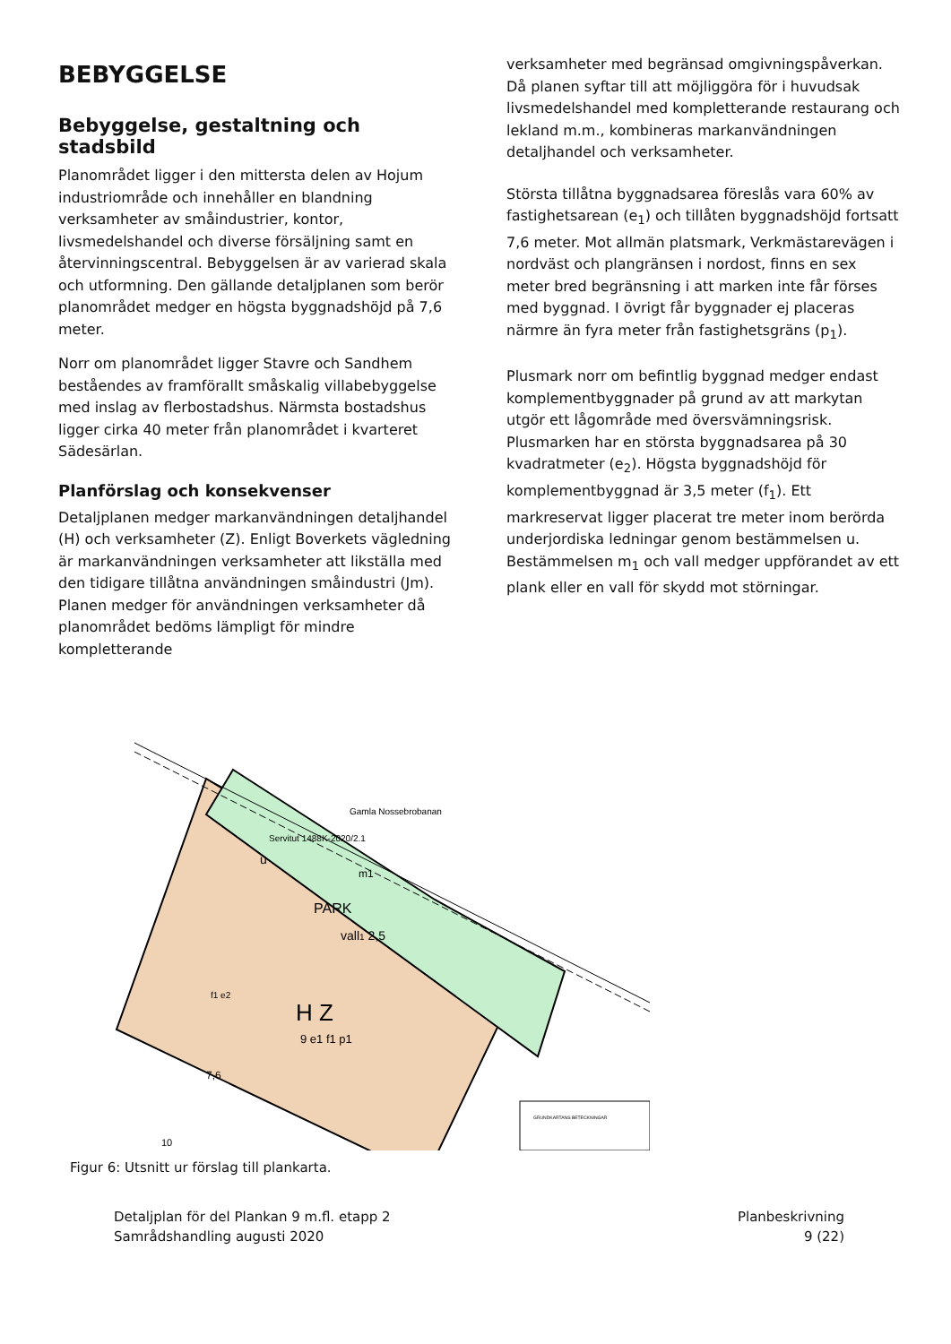BEBYGGELSE
Bebyggelse, gestaltning och stadsbild
Planområdet ligger i den mittersta delen av Hojum industriområde och innehåller en blandning verksamheter av småindustrier, kontor, livsmedelshandel och diverse försäljning samt en återvinningscentral. Bebyggelsen är av varierad skala och utformning. Den gällande detaljplanen som berör planområdet medger en högsta byggnadshöjd på 7,6 meter.
Norr om planområdet ligger Stavre och Sandhem beståendes av framförallt småskalig villabebyggelse med inslag av flerbostadshus. Närmsta bostadshus ligger cirka 40 meter från planområdet i kvarteret Sädesärlan.
Planförslag och konsekvenser
Detaljplanen medger markanvändningen detaljhandel (H) och verksamheter (Z). Enligt Boverkets vägledning är markanvändningen verksamheter att likställa med den tidigare tillåtna användningen småindustri (Jm). Planen medger för användningen verksamheter då planområdet bedöms lämpligt för mindre kompletterande
verksamheter med begränsad omgivningspåverkan. Då planen syftar till att möjliggöra för i huvudsak livsmedelshandel med kompletterande restaurang och lekland m.m., kombineras markanvändningen detaljhandel och verksamheter.
Största tillåtna byggnadsarea föreslås vara 60% av fastighetsarean (e<sub>1</sub>) och tillåten byggnadshöjd fortsatt 7,6 meter. Mot allmän platsmark, Verkmästarevägen i nordväst och plangränsen i nordost, finns en sex meter bred begränsning i att marken inte får förses med byggnad. I övrigt får byggnader ej placeras närmre än fyra meter från fastighetsgräns (p<sub>1</sub>).
Plusmark norr om befintlig byggnad medger endast komplementbyggnader på grund av att markytan utgör ett lågområde med översvämningsrisk. Plusmarken har en största byggnadsarea på 30 kvadratmeter (e<sub>2</sub>). Högsta byggnadshöjd för komplementbyggnad är 3,5 meter (f<sub>1</sub>). Ett markreservat ligger placerat tre meter inom berörda underjordiska ledningar genom bestämmelsen u. Bestämmelsen m<sub>1</sub> och vall medger uppförandet av ett plank eller en vall för skydd mot störningar.
PARK
vall1 2,5
H Z
9 e1 f1 p1
u
m1
7,6
f1 e2
10
Servitut 1488K-2020/2.1
Gamla Nossebrobanan
GRUNDKARTANS BETECKNINGAR
Figur 6: Utsnitt ur förslag till plankarta.
Detaljplan för del Plankan 9 m.fl. etapp 2
Samrådshandling augusti 2020
Planbeskrivning
9 (22)